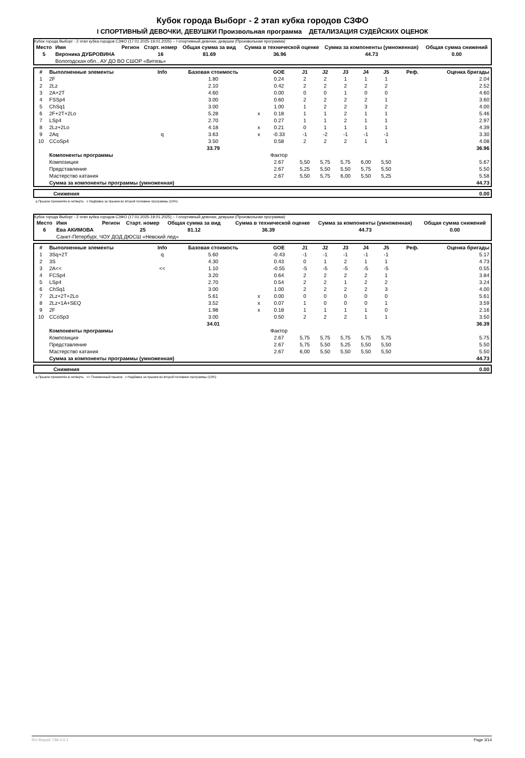Кубок города Выборг - 2 этап кубка городов СЗФО
I СПОРТИВНЫЙ ДЕВОЧКИ, ДЕВУШКИ Произвольная программа ДЕТАЛИЗАЦИЯ СУДЕЙСКИХ ОЦЕНОК
Кубок города Выборг - 2 этап кубка городов СЗФО (17.01.2025-19.01.2025) -- I спортивный девочки, девушки (Произвольная программа)
| Место | Имя | Регион | Старт. номер | Общая сумма за вид | Сумма в технической оценке | Сумма за компоненты (умноженная) | Общая сумма снижений |
| --- | --- | --- | --- | --- | --- | --- | --- |
| 5 | Вероника ДУБРОВИНА | | 16 | 81.69 | 36.96 | 44.73 | 0.00 |
| | Вологодская обл., АУ ДО ВО СШОР «Витязь» | | | | | | |
| # | Выполненные элементы | Info | Базовая стоимость | | GOE | J1 | J2 | J3 | J4 | J5 | Реф. | Оценка бригады |
| --- | --- | --- | --- | --- | --- | --- | --- | --- | --- | --- | --- | --- |
| 1 | 2F | | 1.80 | | 0.24 | 2 | 2 | 1 | 1 | 1 | | 2.04 |
| 2 | 2Lz | | 2.10 | | 0.42 | 2 | 2 | 2 | 2 | 2 | | 2.52 |
| 3 | 2A+2T | | 4.60 | | 0.00 | 0 | 0 | 1 | 0 | 0 | | 4.60 |
| 4 | FSSp4 | | 3.00 | | 0.60 | 2 | 2 | 2 | 2 | 1 | | 3.60 |
| 5 | ChSq1 | | 3.00 | | 1.00 | 1 | 2 | 2 | 3 | 2 | | 4.00 |
| 6 | 2F+2T+2Lo | | 5.28 | x | 0.18 | 1 | 1 | 2 | 1 | 1 | | 5.46 |
| 7 | LSp4 | | 2.70 | | 0.27 | 1 | 1 | 2 | 1 | 1 | | 2.97 |
| 8 | 2Lz+2Lo | | 4.18 | x | 0.21 | 0 | 1 | 1 | 1 | 1 | | 4.39 |
| 9 | 2Aq | q | 3.63 | x | -0.33 | -1 | -2 | -1 | -1 | -1 | | 3.30 |
| 10 | CCoSp4 | | 3.50 | | 0.58 | 2 | 2 | 2 | 1 | 1 | | 4.08 |
| | | | 33.79 | | | | | | | | | 36.96 |
| | Компоненты программы | | | | Фактор | | | | | | | |
| | Композиция | | | | 2.67 | 5,50 | 5,75 | 5,75 | 6,00 | 5,50 | | 5.67 |
| | Представление | | | | 2.67 | 5,25 | 5,50 | 5,50 | 5,75 | 5,50 | | 5.50 |
| | Мастерство катания | | | | 2.67 | 5,50 | 5,75 | 6,00 | 5,50 | 5,25 | | 5.58 |
| | Сумма за компоненты программы (умноженная) | | | | | | | | | | | 44.73 |
| | Снижения | 0.00 |
q Прыжок приземлён в четверть x Надбавка за прыжки во второй половине программы (10%)
Кубок города Выборг - 2 этап кубка городов СЗФО (17.01.2025-19.01.2025) -- I спортивный девочки, девушки (Произвольная программа)
| Место | Имя | Регион | Старт. номер | Общая сумма за вид | Сумма в технической оценке | Сумма за компоненты (умноженная) | Общая сумма снижений |
| --- | --- | --- | --- | --- | --- | --- | --- |
| 6 | Ева АКИМОВА | | 25 | 81.12 | 36.39 | 44.73 | 0.00 |
| | Санкт-Петербург, ЧОУ ДОД ДЮСШ «Невский лед» | | | | | | |
| # | Выполненные элементы | Info | Базовая стоимость | | GOE | J1 | J2 | J3 | J4 | J5 | Реф. | Оценка бригады |
| --- | --- | --- | --- | --- | --- | --- | --- | --- | --- | --- | --- | --- |
| 1 | 3Sq+2T | q | 5.60 | | -0.43 | -1 | -1 | -1 | -1 | -1 | | 5.17 |
| 2 | 3S | | 4.30 | | 0.43 | 0 | 1 | 2 | 1 | 1 | | 4.73 |
| 3 | 2A<< | << | 1.10 | | -0.55 | -5 | -5 | -5 | -5 | -5 | | 0.55 |
| 4 | FCSp4 | | 3.20 | | 0.64 | 2 | 2 | 2 | 2 | 1 | | 3.84 |
| 5 | LSp4 | | 2.70 | | 0.54 | 2 | 2 | 1 | 2 | 2 | | 3.24 |
| 6 | ChSq1 | | 3.00 | | 1.00 | 2 | 2 | 2 | 2 | 3 | | 4.00 |
| 7 | 2Lz+2T+2Lo | | 5.61 | x | 0.00 | 0 | 0 | 0 | 0 | 0 | | 5.61 |
| 8 | 2Lz+1A+SEQ | | 3.52 | x | 0.07 | 1 | 0 | 0 | 0 | 1 | | 3.59 |
| 9 | 2F | | 1.98 | x | 0.18 | 1 | 1 | 1 | 1 | 0 | | 2.16 |
| 10 | CCoSp3 | | 3.00 | | 0.50 | 2 | 2 | 2 | 1 | 1 | | 3.50 |
| | | | 34.01 | | | | | | | | | 36.39 |
| | Компоненты программы | | | | Фактор | | | | | | | |
| | Композиция | | | | 2.67 | 5,75 | 5,75 | 5,75 | 5,75 | 5,75 | | 5.75 |
| | Представление | | | | 2.67 | 5,75 | 5,50 | 5,25 | 5,50 | 5,50 | | 5.50 |
| | Мастерство катания | | | | 2.67 | 6,00 | 5,50 | 5,50 | 5,50 | 5,50 | | 5.50 |
| | Сумма за компоненты программы (умноженная) | | | | | | | | | | | 44.73 |
| | Снижения | 0.00 |
q Прыжок приземлён в четверть << Пониженный прыжок x Надбавка за прыжки во второй половине программы (10%)
RU-Report 73A 0.0.1 Page 3/14